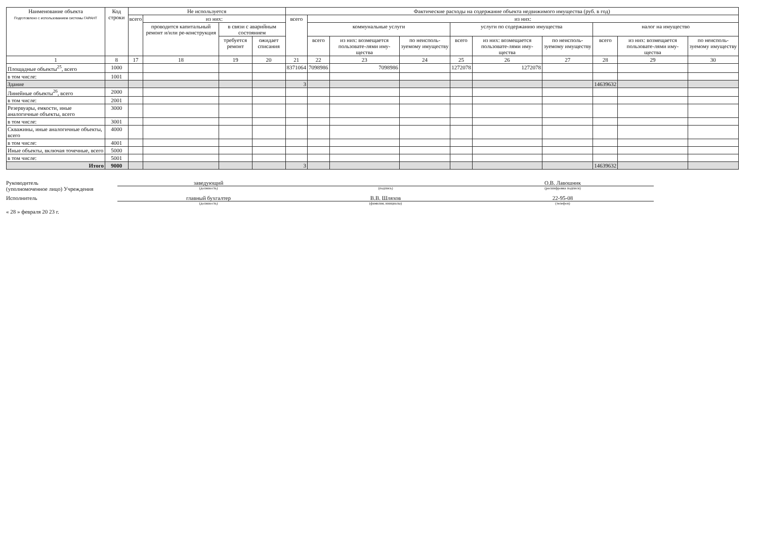| Наименование объекта Подготовлено с использованием системы ГАРАНТ | Код строки | Не используется | | | | Фактические расходы на содержание объекта недвижимого имущества (руб. в год) | | | | | | | | | |
| --- | --- | --- | --- | --- | --- | --- | --- | --- | --- | --- | --- | --- | --- | --- | --- |
| | | всего | из них: | | | всего | из них: | | | | | | | | |
| | | | проводится капитальный ремонт и/или ре-конструкция | в связи с аварийным состоянием | | | коммунальные услуги | | | услуги по содержанию имущества | | | налог на имущество | | |
| | | | | требуется ремонт | ожидает списания | | всего | из них: возмещается пользовате-лями иму-щества | по неисполь-зуемому имуществу | всего | из них: возмещается пользовате-лями иму-щества | по неисполь-зуемому имуществу | всего | из них: возмещается пользовате-лями иму-щества | по неисполь-зуемому имуществу |
| 1 | 8 | 17 | 18 | 19 | 20 | 21 | 22 | 23 | 24 | 25 | 26 | 27 | 28 | 29 | 30 |
| Площадные объекты<sup>25</sup>, всего | 1000 | | | | | 8371064 | 7098986 | 7098986 | | 1272078 | 1272078 | | | | |
| в том числе: | 1001 | | | | | | | | | | | | | | |
| Здание | | | | | | 3 | | | | | | | 14639632 | | |
| Линейные объекты<sup>26</sup>, всего | 2000 | | | | | | | | | | | | | | |
| в том числе: | 2001 | | | | | | | | | | | | | | |
| Резервуары, емкости, иные аналогичные объекты, всего | 3000 | | | | | | | | | | | | | | |
| в том числе: | 3001 | | | | | | | | | | | | | | |
| Скважины, иные аналогичные объекты, всего | 4000 | | | | | | | | | | | | | | |
| в том числе: | 4001 | | | | | | | | | | | | | | |
| Иные объекты, включая точечные, всего | 5000 | | | | | | | | | | | | | | |
| в том числе: | 5001 | | | | | | | | | | | | | | |
| Итого | 9000 | | | | | 3 | | | | | | | 14639632 | | |
Руководитель
(уполномоченное лицо) Учреждения
заведующий
(должность)
(подпись)
О.В. Лавошник
(расшифровка подписи)
Исполнитель
главный бухгалтер
(должность)
В.В. Шляхов
(фамилия, инициалы)
22-95-08
(телефон)
« 28 » февраля 20 23 г.